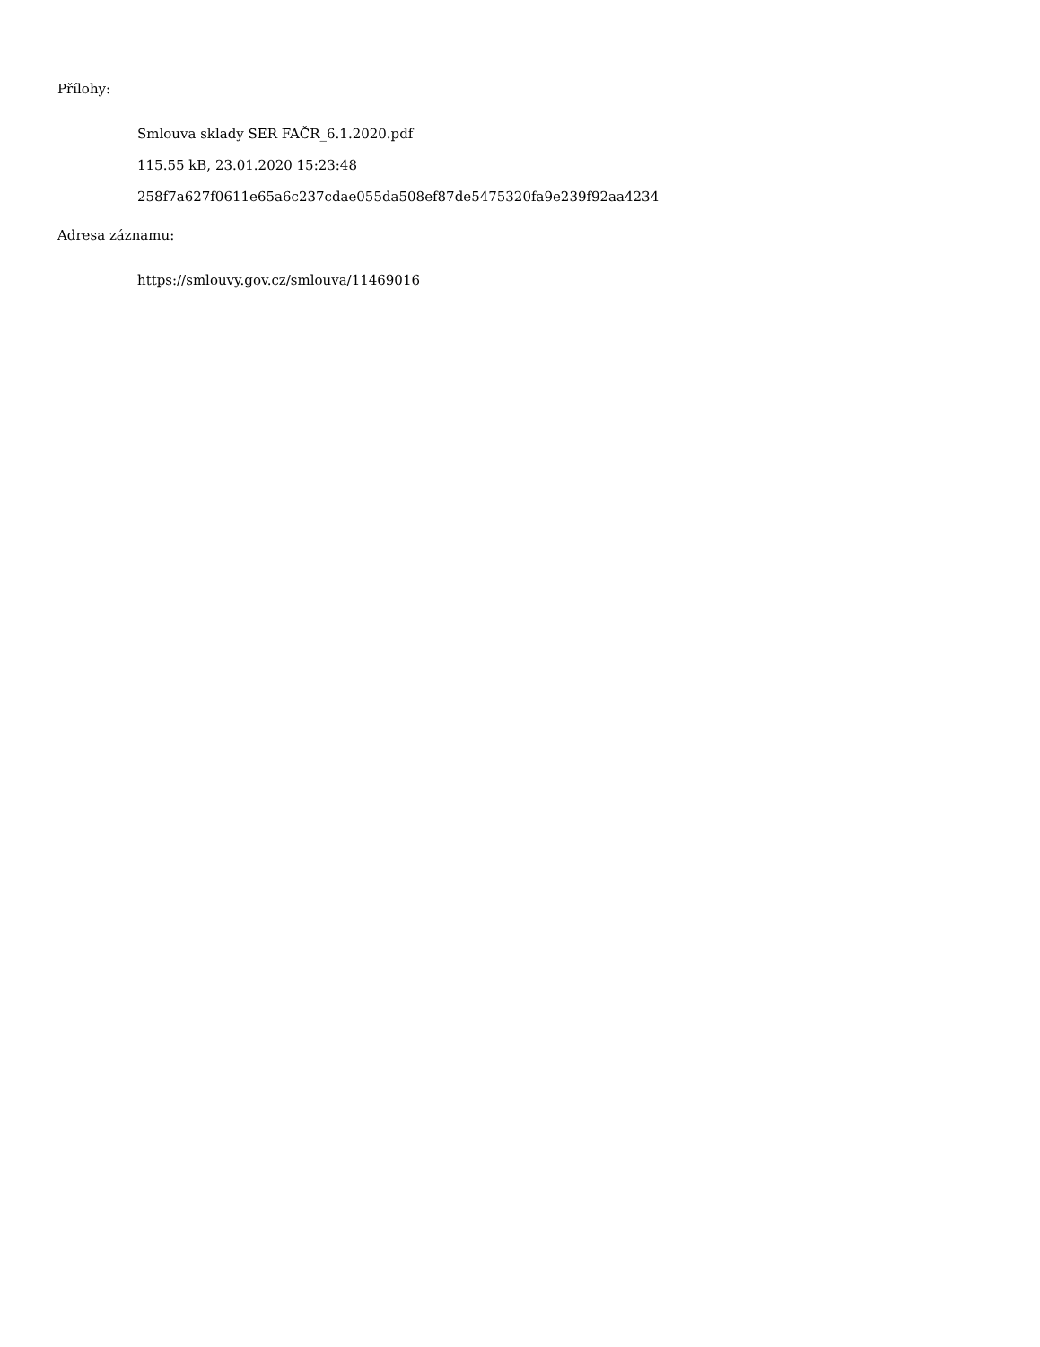Přílohy:
Smlouva sklady SER FAČR_6.1.2020.pdf
115.55 kB, 23.01.2020 15:23:48
258f7a627f0611e65a6c237cdae055da508ef87de5475320fa9e239f92aa4234
Adresa záznamu:
https://smlouvy.gov.cz/smlouva/11469016